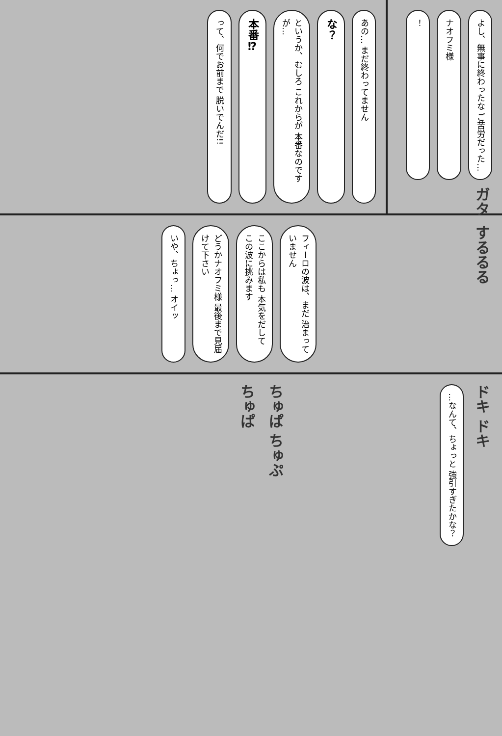あの… まだ終わってません
な？
というか、むしろ これからが 本番なのですが…
本番⁉
って、何でお前まで 脱いでんだ!!
よし、無事に終わったな ご苦労だった…
ナオフミ様
！
ガタ
するるる
フィーロの波は、まだ 治まっていません
ここからは私も 本気をだして この波に挑みます
どうかナオフミ様 最後まで見届けて下さい
いや、ちょっ… オイッ
ドキ ドキ
…なんて、ちょっと 強引すぎたかな？
ちゅぱ ちゅぷ
ちゅぱ